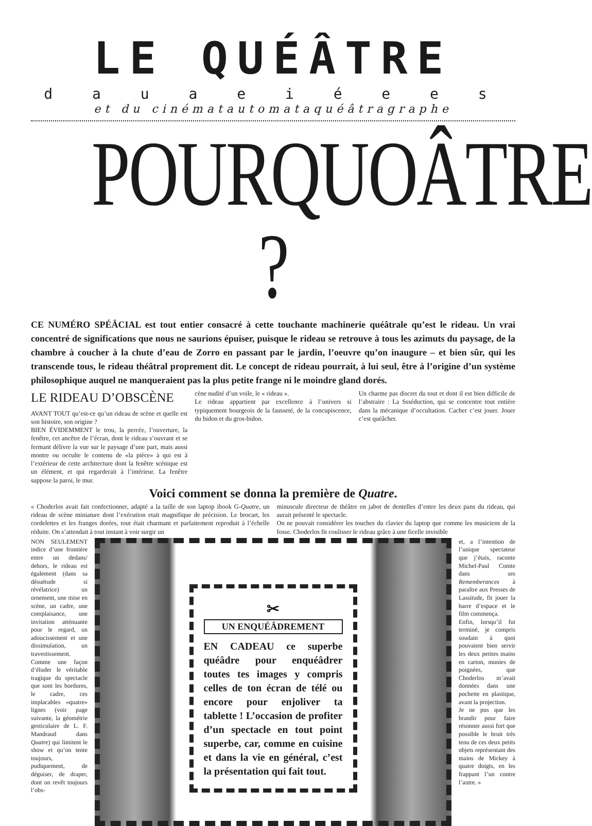LE QUÉÂTRE
d a u a e i é e e s
et du cinématautomataquéâtragraphe
POURQUOÂTRE ?
CE NUMÉRO SPÉÂCIAL est tout entier consacré à cette touchante machinerie quéâtrale qu’est le rideau. Un vrai concentré de significations que nous ne saurions épuiser, puisque le rideau se retrouve à tous les azimuts du paysage, de la chambre à coucher à la chute d’eau de Zorro en passant par le jardin, l’oeuvre qu’on inaugure – et bien sûr, qui les transcende tous, le rideau théâtral proprement dit. Le concept de rideau pourrait, à lui seul, être à l’origine d’un système philosophique auquel ne manqueraient pas la plus petite frange ni le moindre gland dorés.
LE RIDEAU D’OBSCÈNE
AVANT TOUT qu’est-ce qu’un rideau de scène et quelle est son histoire, son origine ?
BIEN ÉVIDEMMENT le trou, la percée, l’ouverture, la fenêtre, cet ancêtre de l’écran, dont le rideau s’ouvrant et se fermant délivre la vue sur le paysage d’une part, mais aussi montre ou occulte le contenu de «la pièce» à qui est à l’extérieur de cette architecture dont la fenêtre scénique est un élément, et qui regarderait à l’intérieur. La fenêtre suppose la paroi, le mur.
cène nudité d’un voile, le « rideau ».
Le rideau appartient par excellence à l’univers si typiquement bourgeois de la fausseté, de la concupiscence, du bidon et du gros-bidon.
Un charme pas discret du tout et dont il est bien difficile de l’abstraire : La Ssséduction, qui se concentre tout entière dans la mécanique d’occultation. Cacher c’est jouer. Jouer c’est quéâcher.
Voici comment se donna la première de Quatre.
« Choderlos avait fait confectionner, adapté a la taille de son laptop ibook G-Quatre, un rideau de scène miniature dont l’exécution etait magnifique de précision. Le brocart, les cordelettes et les franges dorées, tout était charmant et parfaitement reproduit à l’échelle réduite. On s’attendait à tout instant à voir surgir un
minuscule directeur de théâtre en jabot de dentelles d’entre les deux pans du rideau, qui aurait présenté le spectacle.
On ne pouvait considérer les touches du clavier du laptop que comme les musiciens de la fosse. Choderlos fit coulisser le rideau grâce à une ficelle invisible
NON SEULEMENT indice d’une frontière entre un dedans/ dehors, le rideau est également (dans sa désuétude si révélatrice) un ornement, une mise en scène, un cadre, une complaisance, une invitation atténuante pour le regard, un adoucissement et une dissimulation, un travestissement. Comme une façon d’éluder le véritable tragique du spectacle que sont les bordures, le cadre, ces implacables «quatre» lignes (voir page suivante, la géométrie gesticulaire de L. F. Mandraud dans Quatre) qui limitent le show et qu’on tente toujours, pudiquement, de déguiser, de draper, dont on revêt toujours l’obs-
✂
UN ENQUÉÂDREMENT
EN CADEAU ce superbe quéâdre pour enquéâdrer toutes tes images y compris celles de ton écran de télé ou encore pour enjoliver ta tablette ! L’occasion de profiter d’un spectacle en tout point superbe, car, comme en cuisine et dans la vie en général, c’est la présentation qui fait tout.
et, a l’intention de l’unique spectateur que j’étais, raconte Michel-Paul Comte dans ses Rememberances à paraître aux Presses de Lassitude, fit jouer la barre d’espace et le film commença.
Enfin, lorsqu’il fut terminé, je compris soudain à quoi pouvaient bien servir les deux petites mains en carton, munies de poignées, que Choderlos m’avait données dans une pochette en plastique, avant la projection.
Je ne pus que les brandir pour faire résonner aussi fort que possible le bruit très tenu de ces deux petits objets représentant des mains de Mickey à quatre doigts, en les frappant l’un contre l’autre. »